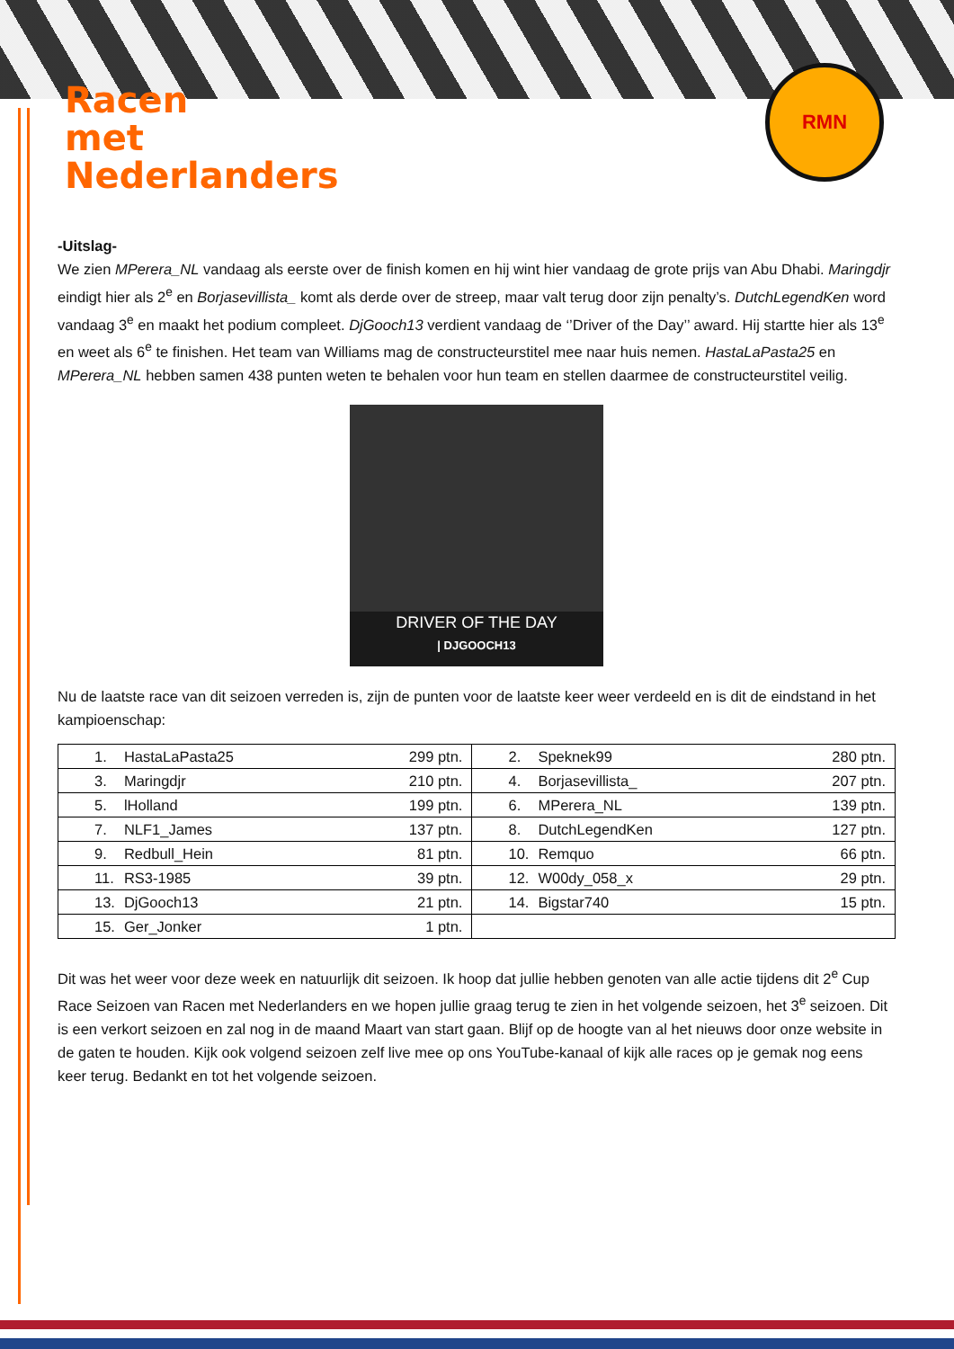Racen
met
Nederlanders
RMN
-Uitslag-
We zien MPerera_NL vandaag als eerste over de finish komen en hij wint hier vandaag de grote prijs van Abu Dhabi. Maringdjr eindigt hier als 2<sup>e</sup> en Borjasevillista_ komt als derde over de streep, maar valt terug door zijn penalty’s. DutchLegendKen word vandaag 3<sup>e</sup> en maakt het podium compleet. DjGooch13 verdient vandaag de ‘’Driver of the Day’’ award. Hij startte hier als 13<sup>e</sup> en weet als 6<sup>e</sup> te finishen. Het team van Williams mag de constructeurstitel mee naar huis nemen. HastaLaPasta25 en MPerera_NL hebben samen 438 punten weten te behalen voor hun team en stellen daarmee de constructeurstitel veilig.
DRIVER OF THE DAY
| DJGOOCH13
Nu de laatste race van dit seizoen verreden is, zijn de punten voor de laatste keer weer verdeeld en is dit de eindstand in het kampioenschap:
| 1. | HastaLaPasta25 | 299 ptn. | 2. | Speknek99 | 280 ptn. |
| 3. | Maringdjr | 210 ptn. | 4. | Borjasevillista_ | 207 ptn. |
| 5. | lHolland | 199 ptn. | 6. | MPerera_NL | 139 ptn. |
| 7. | NLF1_James | 137 ptn. | 8. | DutchLegendKen | 127 ptn. |
| 9. | Redbull_Hein | 81 ptn. | 10. | Remquo | 66 ptn. |
| 11. | RS3-1985 | 39 ptn. | 12. | W00dy_058_x | 29 ptn. |
| 13. | DjGooch13 | 21 ptn. | 14. | Bigstar740 | 15 ptn. |
| 15. | Ger_Jonker | 1 ptn. | | | |
Dit was het weer voor deze week en natuurlijk dit seizoen. Ik hoop dat jullie hebben genoten van alle actie tijdens dit 2<sup>e</sup> Cup Race Seizoen van Racen met Nederlanders en we hopen jullie graag terug te zien in het volgende seizoen, het 3<sup>e</sup> seizoen. Dit is een verkort seizoen en zal nog in de maand Maart van start gaan. Blijf op de hoogte van al het nieuws door onze website in de gaten te houden. Kijk ook volgend seizoen zelf live mee op ons YouTube-kanaal of kijk alle races op je gemak nog eens keer terug. Bedankt en tot het volgende seizoen.